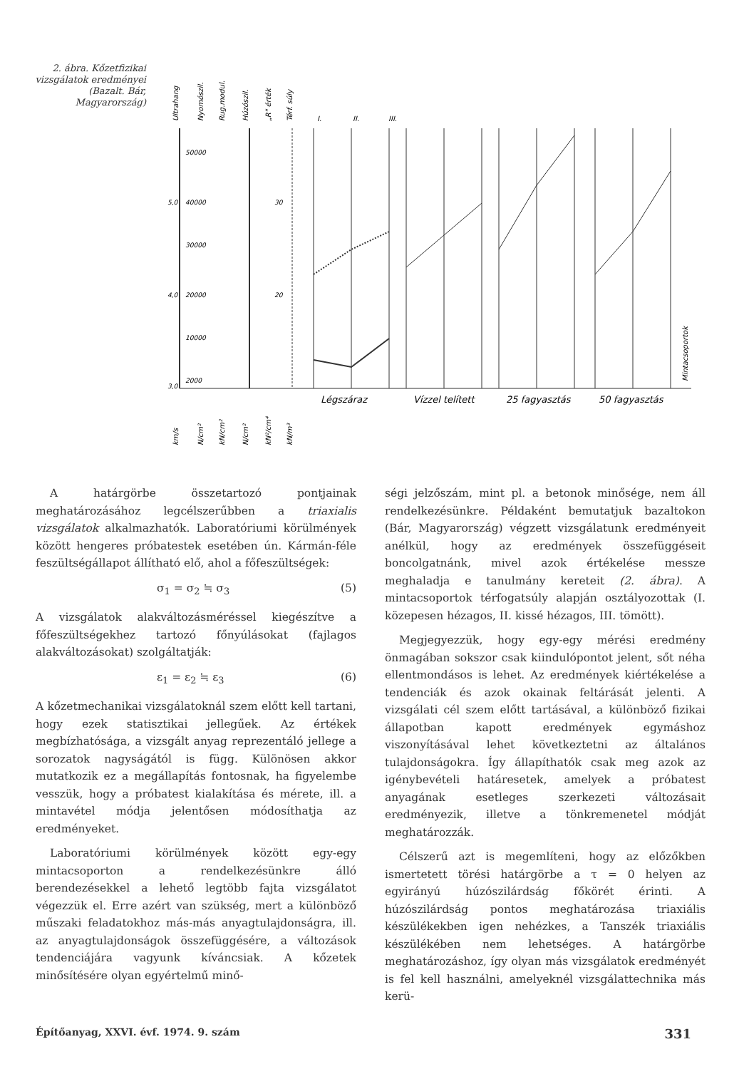2. ábra. Kőzetfizikai vizsgálatok eredményei (Bazalt. Bár, Magyarország)
50000
40000
30000
20000
10000
2000
5,0
4,0
3,0
30
20
Légszáraz
Vízzel telített
25 fagyasztás
50 fagyasztás
I.
II.
III.
Ultrahang
Nyomószil.
Rug.modul.
Húzószil.
„R" érték
Térf. súly
Mintacsoportok
km/s
N/cm²
kN/cm²
N/cm²
kN²/cm⁴
kN/m³
A határgörbe összetartozó pontjainak meghatározásához legcélszerűbben a triaxialis vizsgálatok alkalmazhatók. Laboratóriumi körülmények között hengeres próbatestek esetében ún. Kármán-féle feszültségállapot állítható elő, ahol a főfeszültségek:
σ<sub>1</sub> = σ<sub>2</sub> ≒ σ<sub>3</sub> (5)
A vizsgálatok alakváltozásméréssel kiegészítve a főfeszültségekhez tartozó főnyúlásokat (fajlagos alakváltozásokat) szolgáltatják:
ε<sub>1</sub> = ε<sub>2</sub> ≒ ε<sub>3</sub> (6)
A kőzetmechanikai vizsgálatoknál szem előtt kell tartani, hogy ezek statisztikai jellegűek. Az értékek megbízhatósága, a vizsgált anyag reprezentáló jellege a sorozatok nagyságától is függ. Különösen akkor mutatkozik ez a megállapítás fontosnak, ha figyelembe vesszük, hogy a próbatest kialakítása és mérete, ill. a mintavétel módja jelentősen módosíthatja az eredményeket.
Laboratóriumi körülmények között egy-egy mintacsoporton a rendelkezésünkre álló berendezésekkel a lehető legtöbb fajta vizsgálatot végezzük el. Erre azért van szükség, mert a különböző műszaki feladatokhoz más-más anyagtulajdonságra, ill. az anyagtulajdonságok összefüggésére, a változások tendenciájára vagyunk kíváncsiak. A kőzetek minősítésére olyan egyértelmű minő-
ségi jelzőszám, mint pl. a betonok minősége, nem áll rendelkezésünkre. Példaként bemutatjuk bazaltokon (Bár, Magyarország) végzett vizsgálatunk eredményeit anélkül, hogy az eredmények összefüggéseit boncolgatnánk, mivel azok értékelése messze meghaladja e tanulmány kereteit (2. ábra). A mintacsoportok térfogatsúly alapján osztályozottak (I. közepesen hézagos, II. kissé hézagos, III. tömött).
Megjegyezzük, hogy egy-egy mérési eredmény önmagában sokszor csak kiindulópontot jelent, sőt néha ellentmondásos is lehet. Az eredmények kiértékelése a tendenciák és azok okainak feltárását jelenti. A vizsgálati cél szem előtt tartásával, a különböző fizikai állapotban kapott eredmények egymáshoz viszonyításával lehet következtetni az általános tulajdonságokra. Így állapíthatók csak meg azok az igénybevételi határesetek, amelyek a próbatest anyagának esetleges szerkezeti változásait eredményezik, illetve a tönkremenetel módját meghatározzák.
Célszerű azt is megemlíteni, hogy az előzőkben ismertetett törési határgörbe a τ = 0 helyen az egyirányú húzószilárdság főkörét érinti. A húzószilárdság pontos meghatározása triaxiális készülékekben igen nehézkes, a Tanszék triaxiális készülékében nem lehetséges. A határgörbe meghatározáshoz, így olyan más vizsgálatok eredményét is fel kell használni, amelyeknél vizsgálattechnika más kerü-
Építőanyag, XXVI. évf. 1974. 9. szám 331